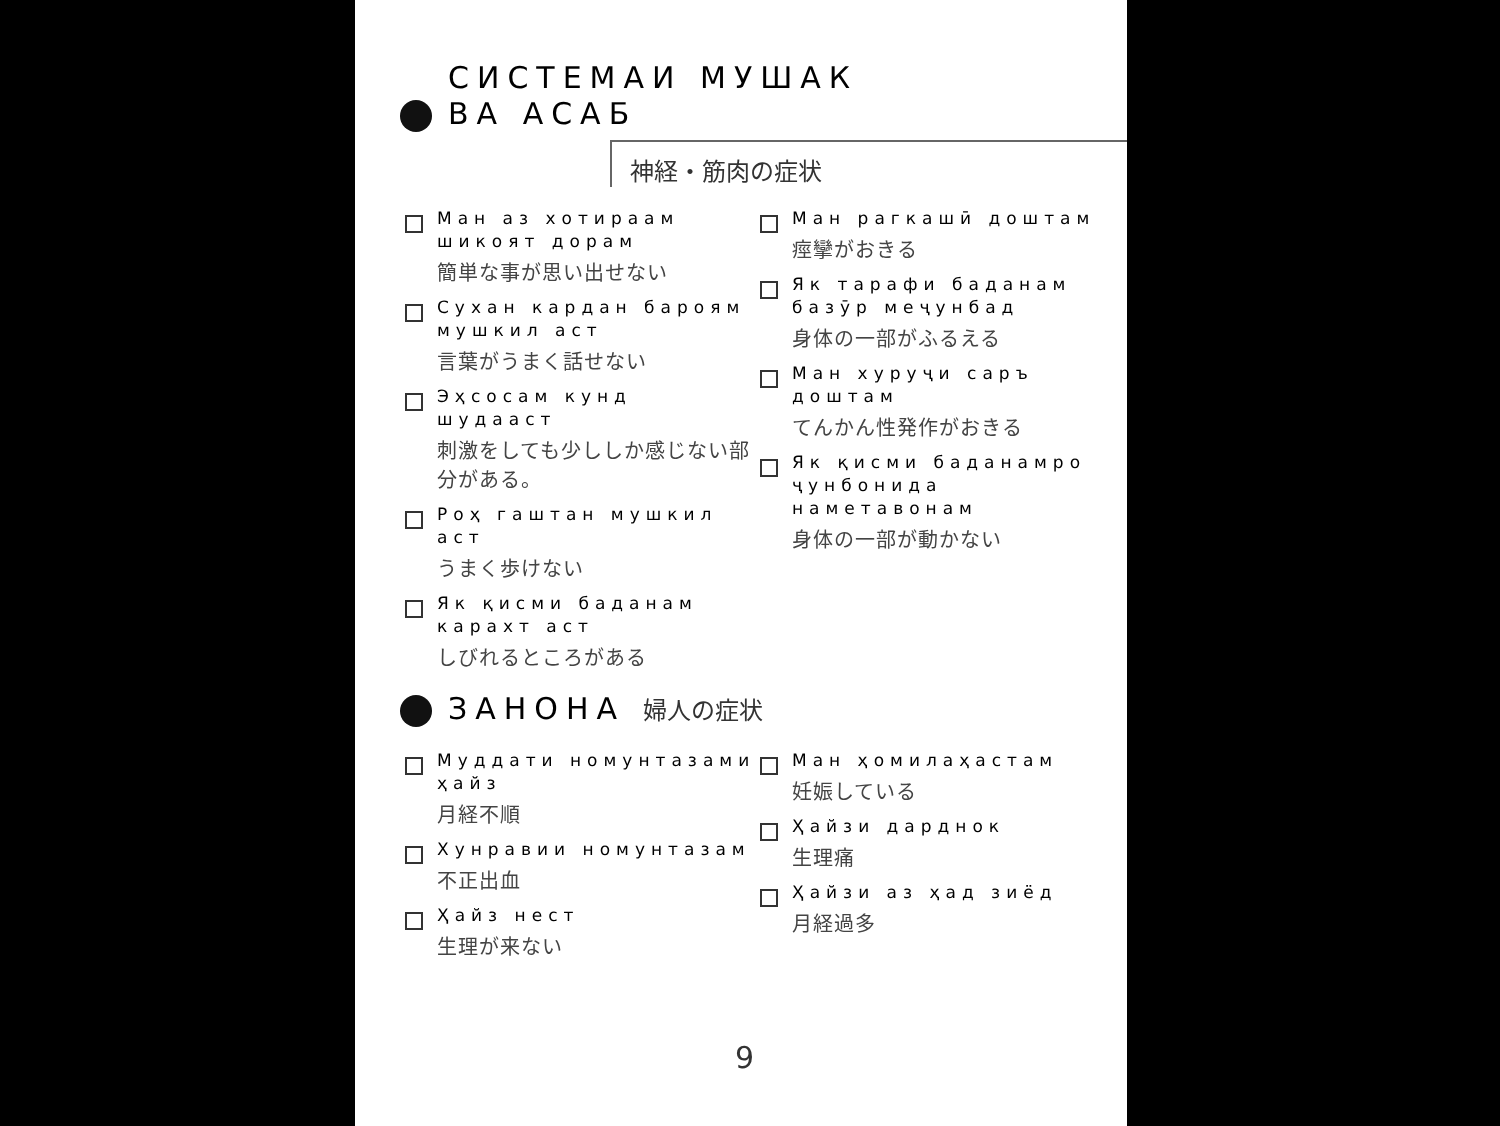СИСТЕМАИ МУШАК
ВА АСАБ
神経・筋肉の症状
Ман аз хотираам шикоят дорам
簡単な事が思い出せない
Сухан кардан бароям мушкил аст
言葉がうまく話せない
Эҳсосам кунд шудааст
刺激をしても少ししか感じない部分がある。
Роҳ гаштан мушкил аст
うまく歩けない
Як қисми баданам карахт аст
しびれるところがある
Ман рагкашӣ доштам
痙攣がおきる
Як тарафи баданам базӯр меҷунбад
身体の一部がふるえる
Ман хуруҷи саръ доштам
てんかん性発作がおきる
Як қисми баданамро ҷунбонида наметавонам
身体の一部が動かない
ЗАНОНА 婦人の症状
Муддати номунтазами ҳайз
月経不順
Хунравии номунтазам
不正出血
Ҳайз нест
生理が来ない
Ман ҳомилаҳастам
妊娠している
Ҳайзи дарднок
生理痛
Ҳайзи аз ҳад зиёд
月経過多
9